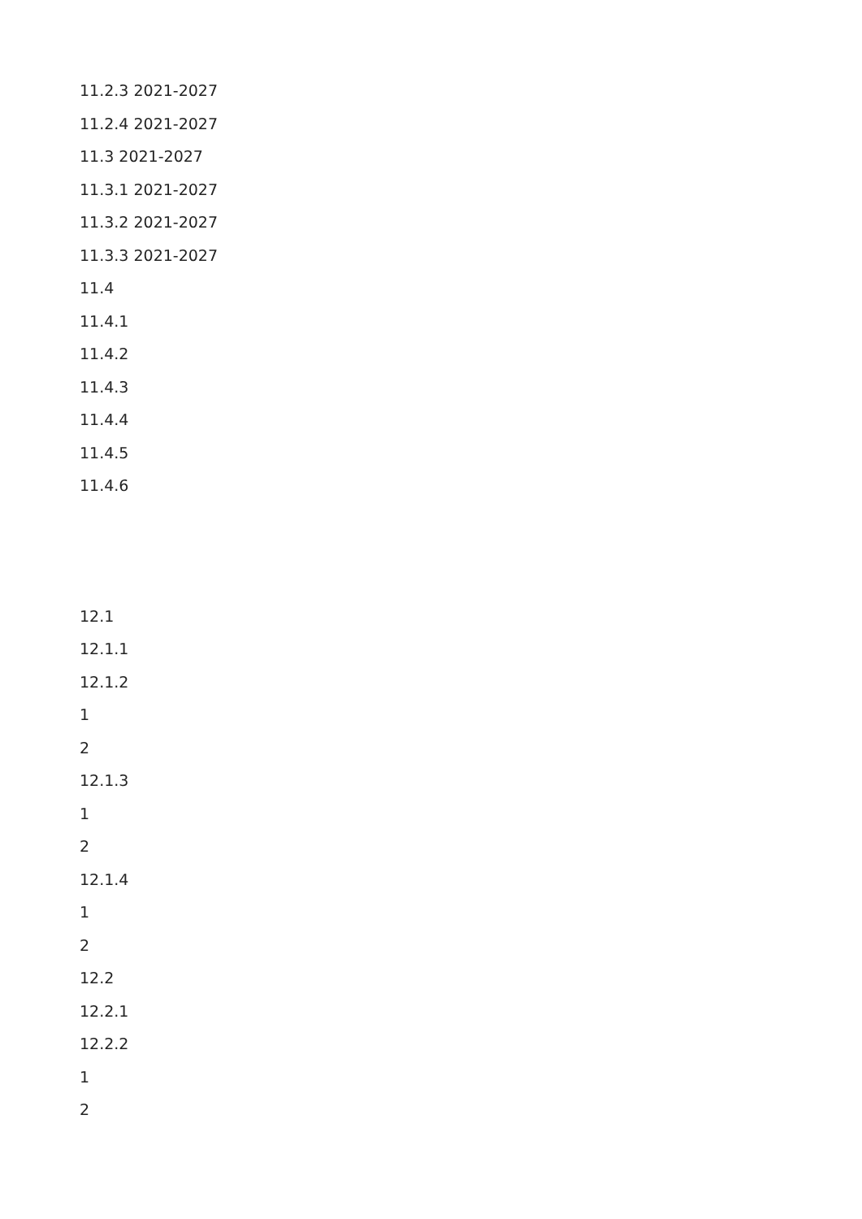11.2.3 2021-2027
11.2.4 2021-2027
11.3 2021-2027
11.3.1 2021-2027
11.3.2 2021-2027
11.3.3 2021-2027
11.4
11.4.1
11.4.2
11.4.3
11.4.4
11.4.5
11.4.6
12.1
12.1.1
12.1.2
1
2
12.1.3
1
2
12.1.4
1
2
12.2
12.2.1
12.2.2
1
2